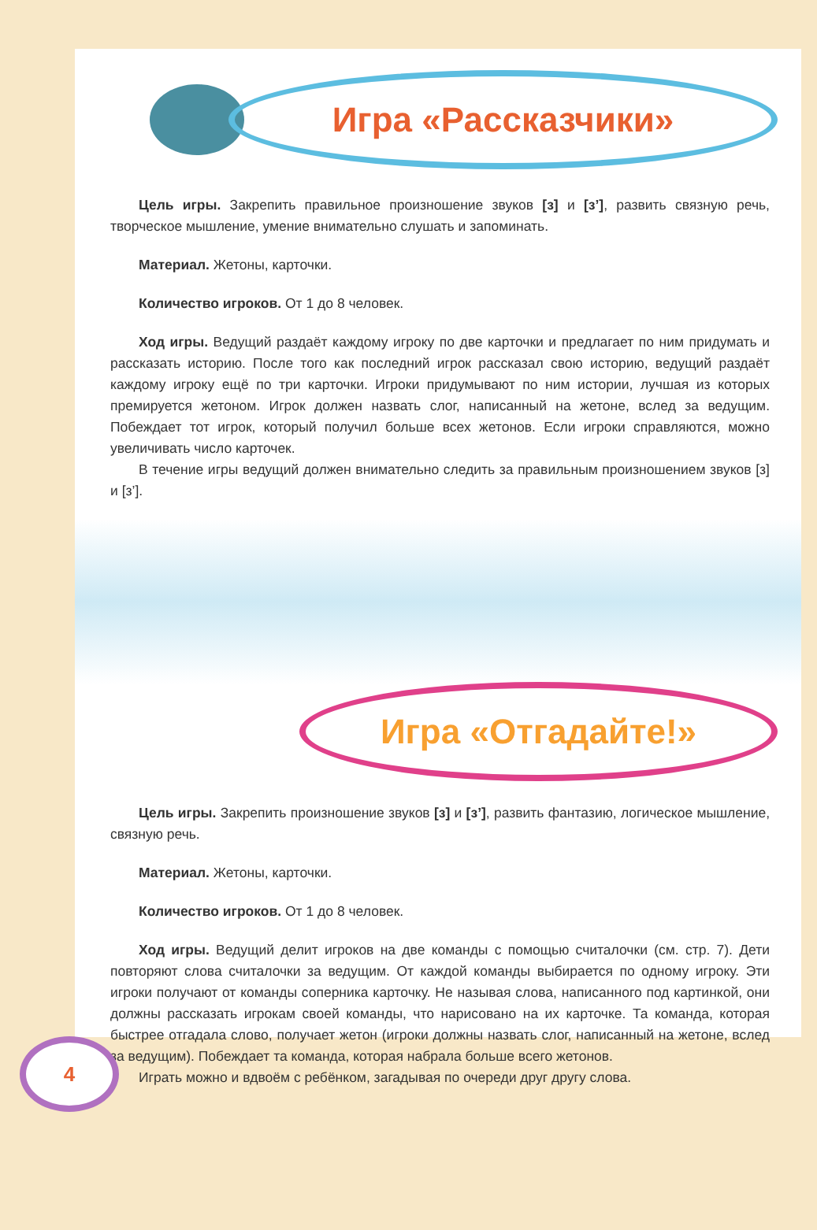Игра «Рассказчики»
Цель игры. Закрепить правильное произношение звуков [з] и [з’], развить связную речь, творческое мышление, умение внимательно слушать и запоминать.
Материал. Жетоны, карточки.
Количество игроков. От 1 до 8 человек.
Ход игры. Ведущий раздаёт каждому игроку по две карточки и предлагает по ним придумать и рассказать историю. После того как последний игрок рассказал свою историю, ведущий раздаёт каждому игроку ещё по три карточки. Игроки придумывают по ним истории, лучшая из которых премируется жетоном. Игрок должен назвать слог, написанный на жетоне, вслед за ведущим. Побеждает тот игрок, который получил больше всех жетонов. Если игроки справляются, можно увеличивать число карточек.
В течение игры ведущий должен внимательно следить за правильным произношением звуков [з] и [з’].
Игра «Отгадайте!»
Цель игры. Закрепить произношение звуков [з] и [з’], развить фантазию, логическое мышление, связную речь.
Материал. Жетоны, карточки.
Количество игроков. От 1 до 8 человек.
Ход игры. Ведущий делит игроков на две команды с помощью считалочки (см. стр. 7). Дети повторяют слова считалочки за ведущим. От каждой команды выбирается по одному игроку. Эти игроки получают от команды соперника карточку. Не называя слова, написанного под картинкой, они должны рассказать игрокам своей команды, что нарисовано на их карточке. Та команда, которая быстрее отгадала слово, получает жетон (игроки должны назвать слог, написанный на жетоне, вслед за ведущим). Побеждает та команда, которая набрала больше всего жетонов.
Играть можно и вдвоём с ребёнком, загадывая по очереди друг другу слова.
4